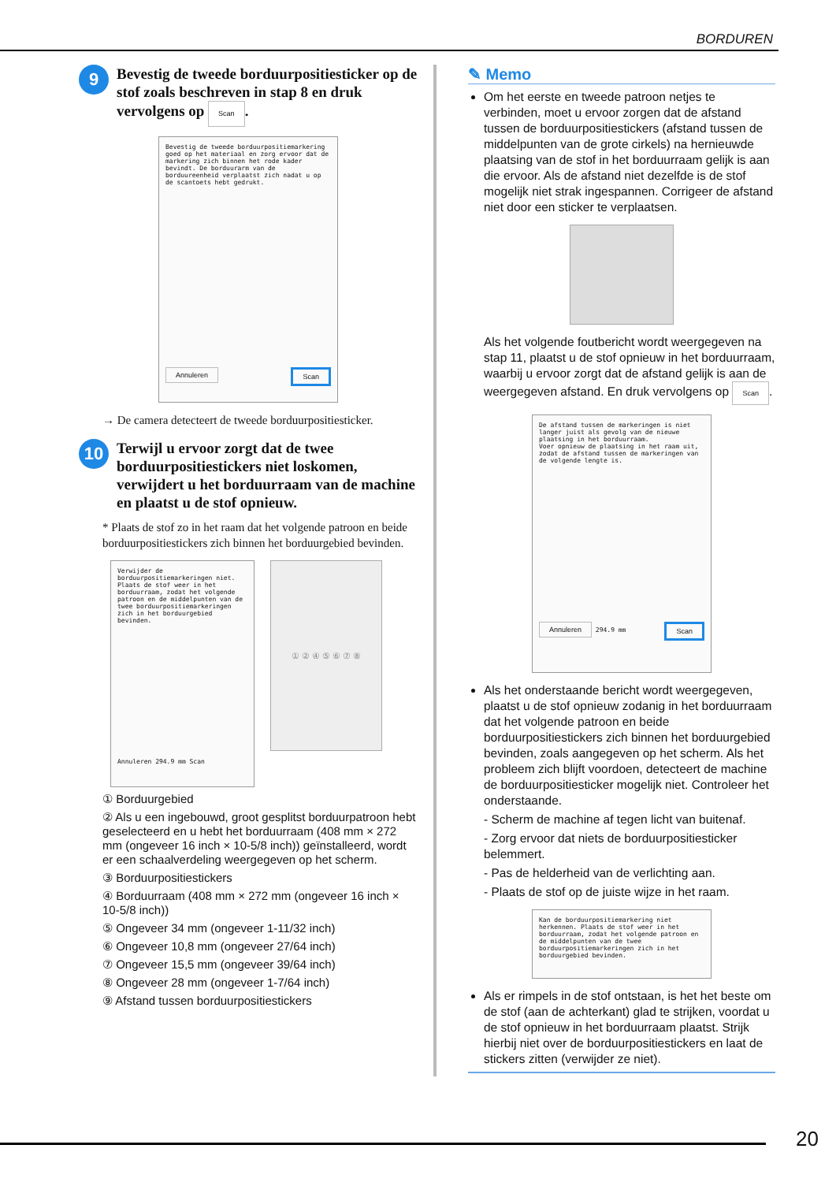BORDUREN
9
Bevestig de tweede borduurpositiesticker op de stof zoals beschreven in stap 8 en druk vervolgens op Scan.
Bevestig de tweede borduurpositiemarkering goed op het materiaal en zorg ervoor dat de markering zich binnen het rode kader bevindt. De borduurarm van de borduureenheid verplaatst zich nadat u op de scantoets hebt gedrukt.
Annuleren Scan
→ De camera detecteert de tweede borduurpositiesticker.
10
Terwijl u ervoor zorgt dat de twee borduurpositiestickers niet loskomen, verwijdert u het borduurraam van de machine en plaatst u de stof opnieuw.
* Plaats de stof zo in het raam dat het volgende patroon en beide borduurpositiestickers zich binnen het borduurgebied bevinden.
Verwijder de borduurpositiemarkeringen niet. Plaats de stof weer in het borduurraam, zodat het volgende patroon en de middelpunten van de twee borduurpositiemarkeringen zich in het borduurgebied bevinden.
Annuleren 294.9 mm Scan
① ② ④ ⑤ ⑥ ⑦ ⑧
① Borduurgebied
② Als u een ingebouwd, groot gesplitst borduurpatroon hebt geselecteerd en u hebt het borduurraam (408 mm × 272 mm (ongeveer 16 inch × 10-5/8 inch)) geïnstalleerd, wordt er een schaalverdeling weergegeven op het scherm.
③ Borduurpositiestickers
④ Borduurraam (408 mm × 272 mm (ongeveer 16 inch × 10-5/8 inch))
⑤ Ongeveer 34 mm (ongeveer 1-11/32 inch)
⑥ Ongeveer 10,8 mm (ongeveer 27/64 inch)
⑦ Ongeveer 15,5 mm (ongeveer 39/64 inch)
⑧ Ongeveer 28 mm (ongeveer 1-7/64 inch)
⑨ Afstand tussen borduurpositiestickers
✎ Memo
Om het eerste en tweede patroon netjes te verbinden, moet u ervoor zorgen dat de afstand tussen de borduurpositiestickers (afstand tussen de middelpunten van de grote cirkels) na hernieuwde plaatsing van de stof in het borduurraam gelijk is aan die ervoor. Als de afstand niet dezelfde is de stof mogelijk niet strak ingespannen. Corrigeer de afstand niet door een sticker te verplaatsen.
Als het volgende foutbericht wordt weergegeven na stap 11, plaatst u de stof opnieuw in het borduurraam, waarbij u ervoor zorgt dat de afstand gelijk is aan de weergegeven afstand. En druk vervolgens op Scan.
De afstand tussen de markeringen is niet langer juist als gevolg van de nieuwe plaatsing in het borduurraam.
Voer opnieuw de plaatsing in het raam uit, zodat de afstand tussen de markeringen van de volgende lengte is.
Annuleren 294.9 mm Scan
Als het onderstaande bericht wordt weergegeven, plaatst u de stof opnieuw zodanig in het borduurraam dat het volgende patroon en beide borduurpositiestickers zich binnen het borduurgebied bevinden, zoals aangegeven op het scherm. Als het probleem zich blijft voordoen, detecteert de machine de borduurpositiesticker mogelijk niet. Controleer het onderstaande.
- Scherm de machine af tegen licht van buitenaf.
- Zorg ervoor dat niets de borduurpositiesticker belemmert.
- Pas de helderheid van de verlichting aan.
- Plaats de stof op de juiste wijze in het raam.
Kan de borduurpositiemarkering niet herkennen. Plaats de stof weer in het borduurraam, zodat het volgende patroon en de middelpunten van de twee borduurpositiemarkeringen zich in het borduurgebied bevinden.
Als er rimpels in de stof ontstaan, is het het beste om de stof (aan de achterkant) glad te strijken, voordat u de stof opnieuw in het borduurraam plaatst. Strijk hierbij niet over de borduurpositiestickers en laat de stickers zitten (verwijder ze niet).
20